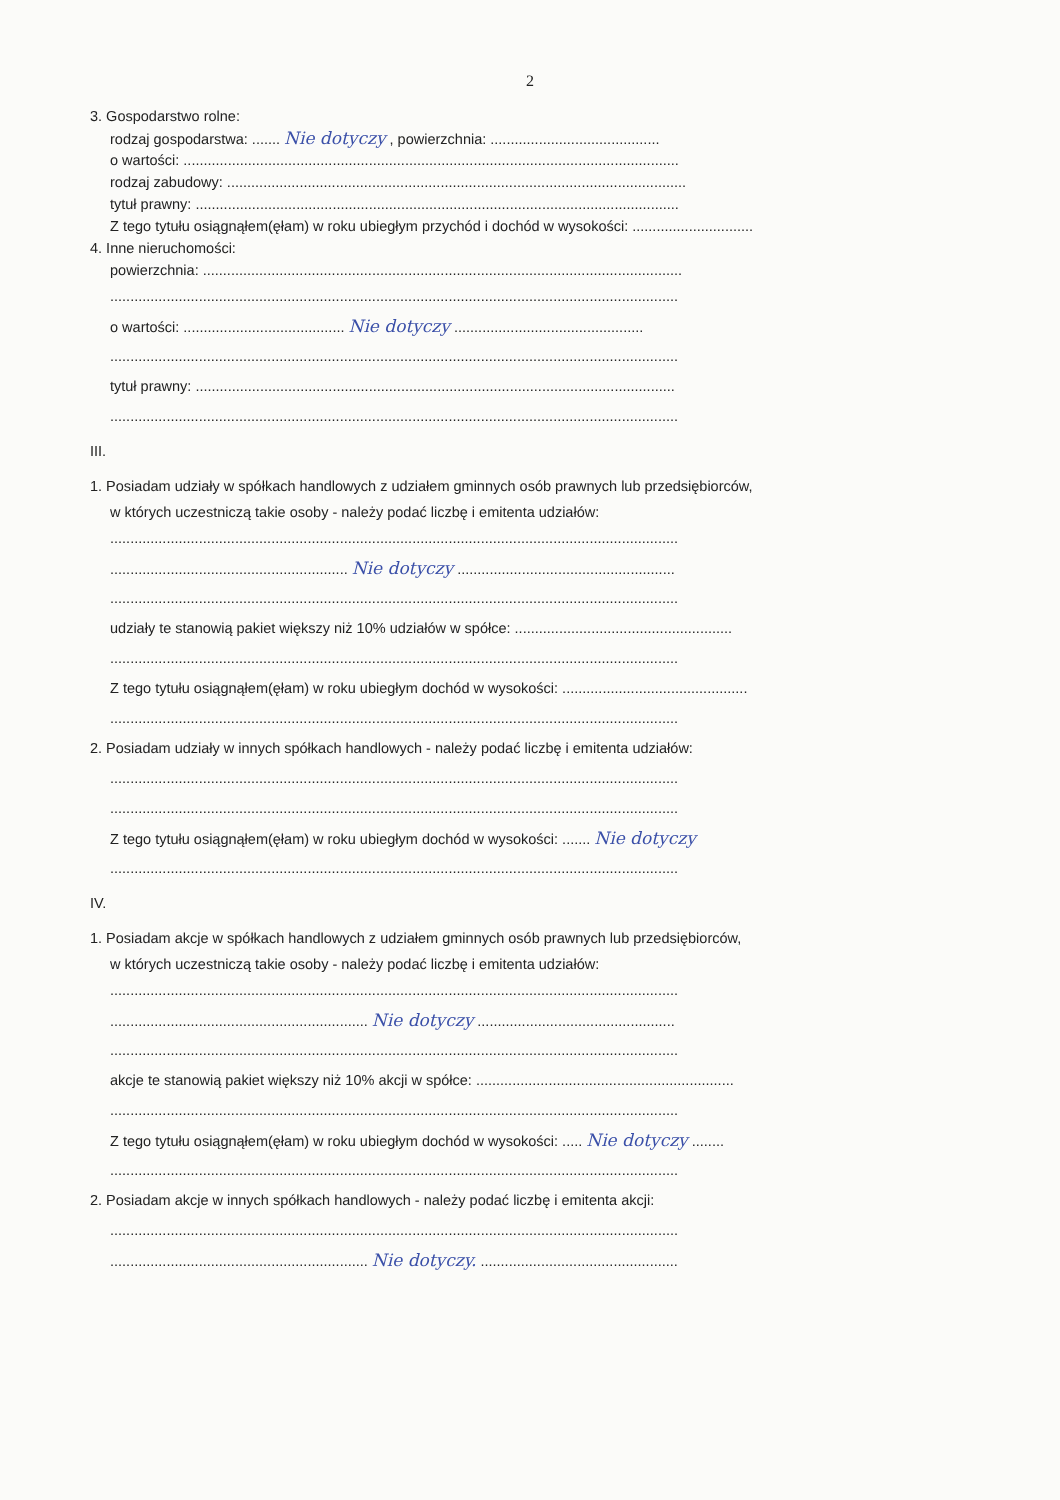2
3. Gospodarstwo rolne:
rodzaj gospodarstwa: ....... Nie dotyczy , powierzchnia: ..........................................
o wartości: ...........................................................................................................................
rodzaj zabudowy: ..................................................................................................................
tytuł prawny: ........................................................................................................................
Z tego tytułu osiągnąłem(ęłam) w roku ubiegłym przychód i dochód w wysokości: ..............................
4. Inne nieruchomości:
powierzchnia: .......................................................................................................................
.............................................................................................................................................
o wartości: ........................................ Nie dotyczy ...............................................
.............................................................................................................................................
tytuł prawny: .......................................................................................................................
.............................................................................................................................................
III.
1. Posiadam udziały w spółkach handlowych z udziałem gminnych osób prawnych lub przedsiębiorców,
w których uczestniczą takie osoby - należy podać liczbę i emitenta udziałów:
.............................................................................................................................................
........................................................... Nie dotyczy ......................................................
.............................................................................................................................................
udziały te stanowią pakiet większy niż 10% udziałów w spółce: ......................................................
.............................................................................................................................................
Z tego tytułu osiągnąłem(ęłam) w roku ubiegłym dochód w wysokości: ..............................................
.............................................................................................................................................
2. Posiadam udziały w innych spółkach handlowych - należy podać liczbę i emitenta udziałów:
.............................................................................................................................................
.............................................................................................................................................
Z tego tytułu osiągnąłem(ęłam) w roku ubiegłym dochód w wysokości: ....... Nie dotyczy
.............................................................................................................................................
IV.
1. Posiadam akcje w spółkach handlowych z udziałem gminnych osób prawnych lub przedsiębiorców,
w których uczestniczą takie osoby - należy podać liczbę i emitenta udziałów:
.............................................................................................................................................
................................................................ Nie dotyczy .................................................
.............................................................................................................................................
akcje te stanowią pakiet większy niż 10% akcji w spółce: ................................................................
.............................................................................................................................................
Z tego tytułu osiągnąłem(ęłam) w roku ubiegłym dochód w wysokości: ..... Nie dotyczy ........
.............................................................................................................................................
2. Posiadam akcje w innych spółkach handlowych - należy podać liczbę i emitenta akcji:
.............................................................................................................................................
................................................................ Nie dotyczy. .................................................